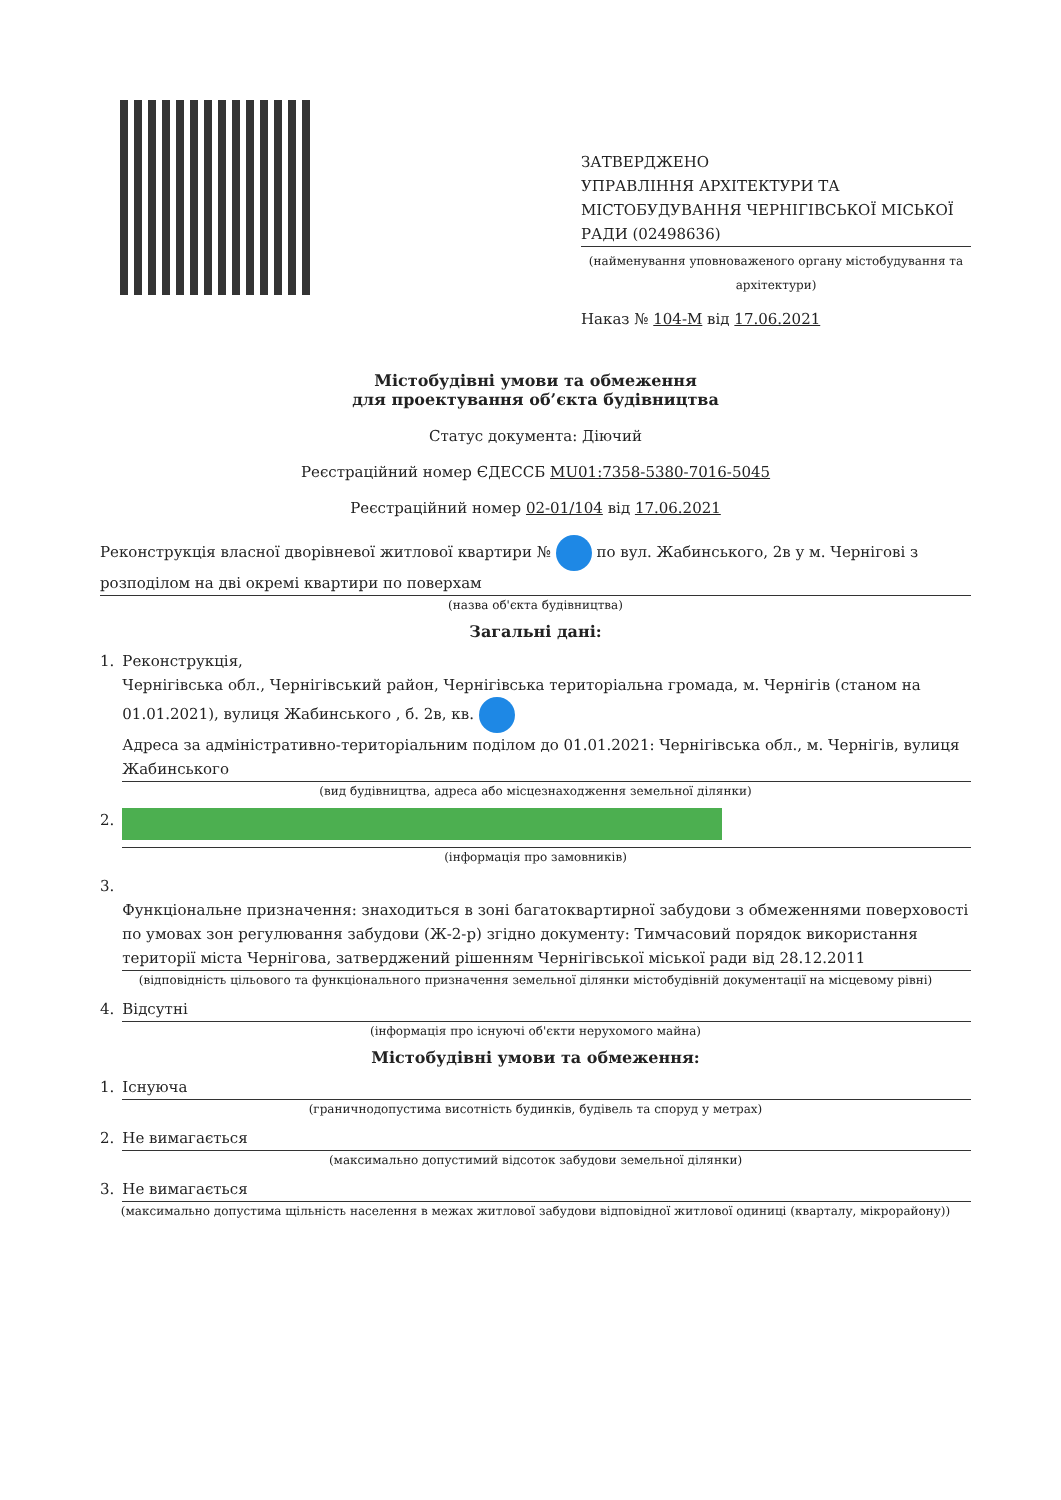ЗАТВЕРДЖЕНО
УПРАВЛІННЯ АРХІТЕКТУРИ ТА МІСТОБУДУВАННЯ ЧЕРНІГІВСЬКОЇ МІСЬКОЇ РАДИ (02498636)
(найменування уповноваженого органу містобудування та архітектури)
Наказ № 104-М від 17.06.2021
Містобудівні умови та обмеження
для проектування об’єкта будівництва
Статус документа: Діючий
Реєстраційний номер ЄДЕССБ MU01:7358-5380-7016-5045
Реєстраційний номер 02-01/104 від 17.06.2021
Реконструкція власної дворівневої житлової квартири № по вул. Жабинського, 2в у м. Чернігові з розподілом на дві окремі квартири по поверхам
(назва об'єкта будівництва)
Загальні дані:
1. Реконструкція,
Чернігівська обл., Чернігівський район, Чернігівська територіальна громада, м. Чернігів (станом на 01.01.2021), вулиця Жабинського , б. 2в, кв.
Адреса за адміністративно-територіальним поділом до 01.01.2021: Чернігівська обл., м. Чернігів, вулиця Жабинського
(вид будівництва, адреса або місцезнаходження земельної ділянки)
2.
(інформація про замовників)
3.
Функціональне призначення: знаходиться в зоні багатоквартирної забудови з обмеженнями поверховості по умовах зон регулювання забудови (Ж-2-р) згідно документу: Тимчасовий порядок використання території міста Чернігова, затверджений рішенням Чернігівської міської ради від 28.12.2011
(відповідність цільового та функціонального призначення земельної ділянки містобудівній документації на місцевому рівні)
4. Відсутні
(інформація про існуючі об'єкти нерухомого майна)
Містобудівні умови та обмеження:
1. Існуюча
(граничнодопустима висотність будинків, будівель та споруд у метрах)
2. Не вимагається
(максимально допустимий відсоток забудови земельної ділянки)
3. Не вимагається
(максимально допустима щільність населення в межах житлової забудови відповідної житлової одиниці (кварталу, мікрорайону))